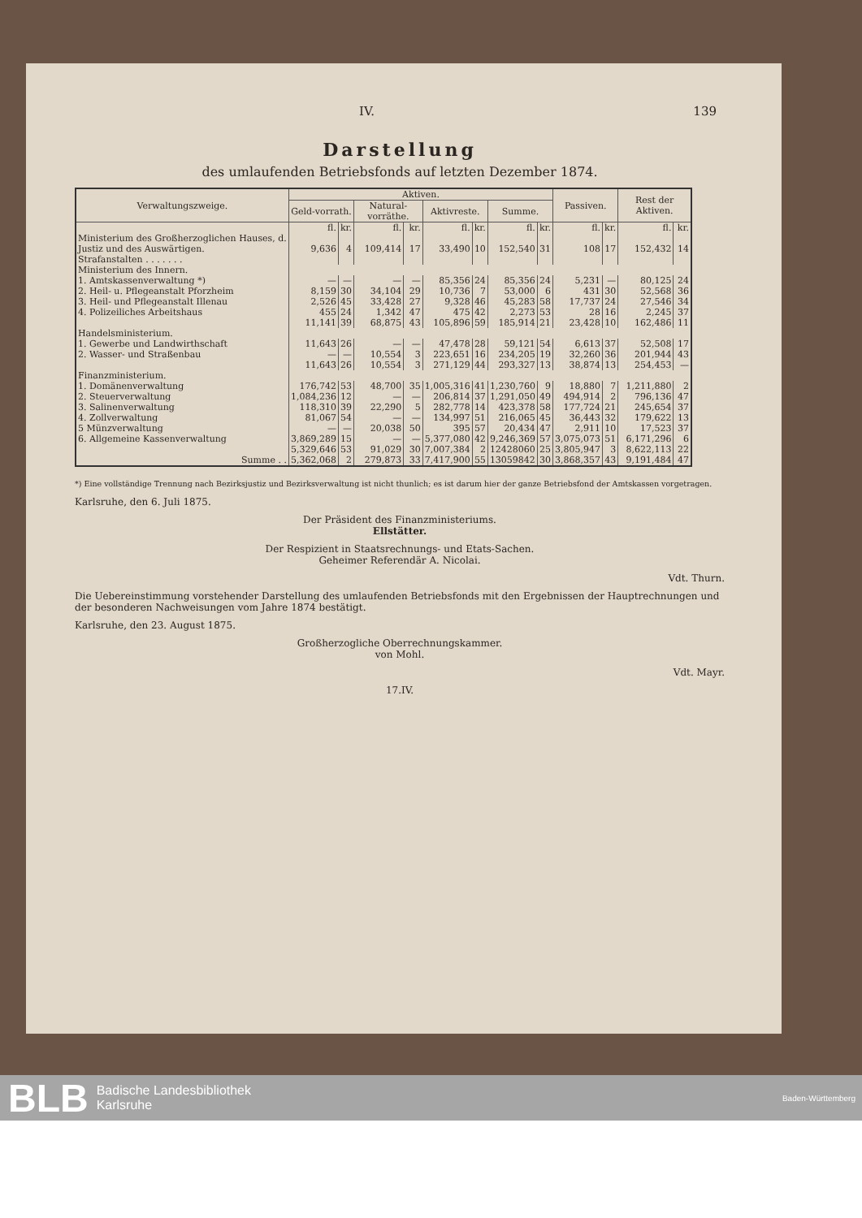IV. 139
Darstellung
des umlaufenden Betriebsfonds auf letzten Dezember 1874.
| Verwaltungszweige. | Aktiven. | | | | | | | | Passiven. | | Rest der Aktiven. | |
| --- | --- | --- | --- | --- | --- | --- | --- | --- | --- | --- | --- | --- |
| | Geld-vorrath. | | Natural-vorräthe. | | Aktivreste. | | Summe. | | | | | |
| | fl. | kr. | fl. | kr. | fl. | kr. | fl. | kr. | fl. | kr. | fl. | kr. |
| Ministerium des Großherzoglichen Hauses, d. Justiz und des Auswärtigen. Strafanstalten . . . . . . . | 9,636 | 4 | 109,414 | 17 | 33,490 | 10 | 152,540 | 31 | 108 | 17 | 152,432 | 14 |
| Ministerium des Innern. | | | | | | | | | | | | |
| 1. Amtskassenverwaltung *) | — | — | — | — | 85,356 | 24 | 85,356 | 24 | 5,231 | — | 80,125 | 24 |
| 2. Heil- u. Pflegeanstalt Pforzheim | 8,159 | 30 | 34,104 | 29 | 10,736 | 7 | 53,000 | 6 | 431 | 30 | 52,568 | 36 |
| 3. Heil- und Pflegeanstalt Illenau | 2,526 | 45 | 33,428 | 27 | 9,328 | 46 | 45,283 | 58 | 17,737 | 24 | 27,546 | 34 |
| 4. Polizeiliches Arbeitshaus | 455 | 24 | 1,342 | 47 | 475 | 42 | 2,273 | 53 | 28 | 16 | 2,245 | 37 |
| | 11,141 | 39 | 68,875 | 43 | 105,896 | 59 | 185,914 | 21 | 23,428 | 10 | 162,486 | 11 |
| Handelsministerium. | | | | | | | | | | | | |
| 1. Gewerbe und Landwirthschaft | 11,643 | 26 | — | — | 47,478 | 28 | 59,121 | 54 | 6,613 | 37 | 52,508 | 17 |
| 2. Wasser- und Straßenbau | — | — | 10,554 | 3 | 223,651 | 16 | 234,205 | 19 | 32,260 | 36 | 201,944 | 43 |
| | 11,643 | 26 | 10,554 | 3 | 271,129 | 44 | 293,327 | 13 | 38,874 | 13 | 254,453 | — |
| Finanzministerium. | | | | | | | | | | | | |
| 1. Domänenverwaltung | 176,742 | 53 | 48,700 | 35 | 1,005,316 | 41 | 1,230,760 | 9 | 18,880 | 7 | 1,211,880 | 2 |
| 2. Steuerverwaltung | 1,084,236 | 12 | — | — | 206,814 | 37 | 1,291,050 | 49 | 494,914 | 2 | 796,136 | 47 |
| 3. Salinenverwaltung | 118,310 | 39 | 22,290 | 5 | 282,778 | 14 | 423,378 | 58 | 177,724 | 21 | 245,654 | 37 |
| 4. Zollverwaltung | 81,067 | 54 | — | — | 134,997 | 51 | 216,065 | 45 | 36,443 | 32 | 179,622 | 13 |
| 5 Münzverwaltung | — | — | 20,038 | 50 | 395 | 57 | 20,434 | 47 | 2,911 | 10 | 17,523 | 37 |
| 6. Allgemeine Kassenverwaltung | 3,869,289 | 15 | — | — | 5,377,080 | 42 | 9,246,369 | 57 | 3,075,073 | 51 | 6,171,296 | 6 |
| | 5,329,646 | 53 | 91,029 | 30 | 7,007,384 | 2 | 12428060 | 25 | 3,805,947 | 3 | 8,622,113 | 22 |
| Summe . . | 5,362,068 | 2 | 279,873 | 33 | 7,417,900 | 55 | 13059842 | 30 | 3,868,357 | 43 | 9,191,484 | 47 |
*) Eine vollständige Trennung nach Bezirksjustiz und Bezirksverwaltung ist nicht thunlich; es ist darum hier der ganze Betriebsfond der Amtskassen vorgetragen.
Karlsruhe, den 6. Juli 1875.
Der Präsident des Finanzministeriums.
Ellstätter.
Der Respizient in Staatsrechnungs- und Etats-Sachen.
Geheimer Referendär A. Nicolai.
Vdt. Thurn.
Die Uebereinstimmung vorstehender Darstellung des umlaufenden Betriebsfonds mit den Ergebnissen der Hauptrechnungen und der besonderen Nachweisungen vom Jahre 1874 bestätigt.
Karlsruhe, den 23. August 1875.
Großherzogliche Oberrechnungskammer.
von Mohl.
Vdt. Mayr.
17.IV.
BLB
Badische Landesbibliothek
Karlsruhe
Baden-Württemberg